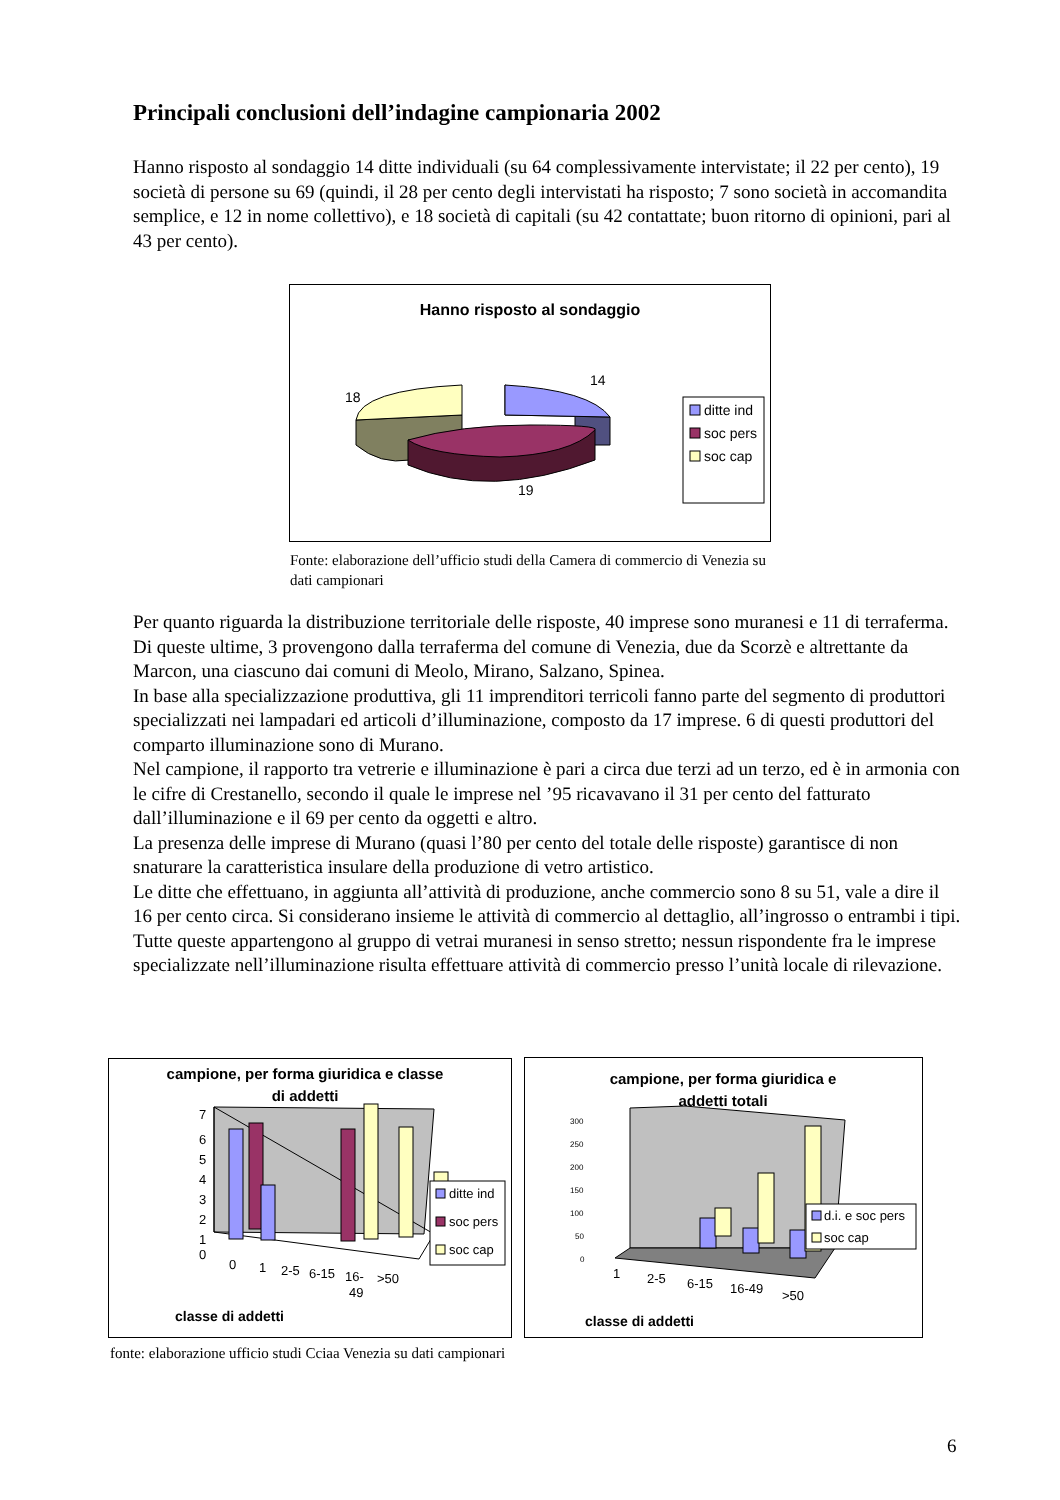Principali conclusioni dell’indagine campionaria 2002
Hanno risposto al sondaggio 14 ditte individuali (su 64 complessivamente intervistate; il 22 per cento), 19 società di persone su 69 (quindi, il 28 per cento degli intervistati ha risposto; 7 sono società in accomandita semplice, e 12 in nome collettivo), e 18 società di capitali (su 42 contattate; buon ritorno di opinioni, pari al 43 per cento).
Hanno risposto al sondaggio
14
18
19
ditte ind
soc pers
soc cap
Fonte: elaborazione dell’ufficio studi della Camera di commercio di Venezia su dati campionari
Per quanto riguarda la distribuzione territoriale delle risposte, 40 imprese sono muranesi e 11 di terraferma. Di queste ultime, 3 provengono dalla terraferma del comune di Venezia, due da Scorzè e altrettante da Marcon, una ciascuno dai comuni di Meolo, Mirano, Salzano, Spinea.
In base alla specializzazione produttiva, gli 11 imprenditori terricoli fanno parte del segmento di produttori specializzati nei lampadari ed articoli d’illuminazione, composto da 17 imprese. 6 di questi produttori del comparto illuminazione sono di Murano.
Nel campione, il rapporto tra vetrerie e illuminazione è pari a circa due terzi ad un terzo, ed è in armonia con le cifre di Crestanello, secondo il quale le imprese nel ’95 ricavavano il 31 per cento del fatturato dall’illuminazione e il 69 per cento da oggetti e altro.
La presenza delle imprese di Murano (quasi l’80 per cento del totale delle risposte) garantisce di non snaturare la caratteristica insulare della produzione di vetro artistico.
Le ditte che effettuano, in aggiunta all’attività di produzione, anche commercio sono 8 su 51, vale a dire il 16 per cento circa. Si considerano insieme le attività di commercio al dettaglio, all’ingrosso o entrambi i tipi. Tutte queste appartengono al gruppo di vetrai muranesi in senso stretto; nessun rispondente fra le imprese specializzate nell’illuminazione risulta effettuare attività di commercio presso l’unità locale di rilevazione.
campione, per forma giuridica e classe
di addetti
7
6
5
4
3
2
1
0
0
1
2-5
6-15
16-
49
>50
ditte ind
soc pers
soc cap
classe di addetti
campione, per forma giuridica e
addetti totali
300
250
200
150
100
50
0
1
2-5
6-15
16-49
>50
d.i. e soc pers
soc cap
classe di addetti
fonte: elaborazione ufficio studi Cciaa Venezia su dati campionari
6